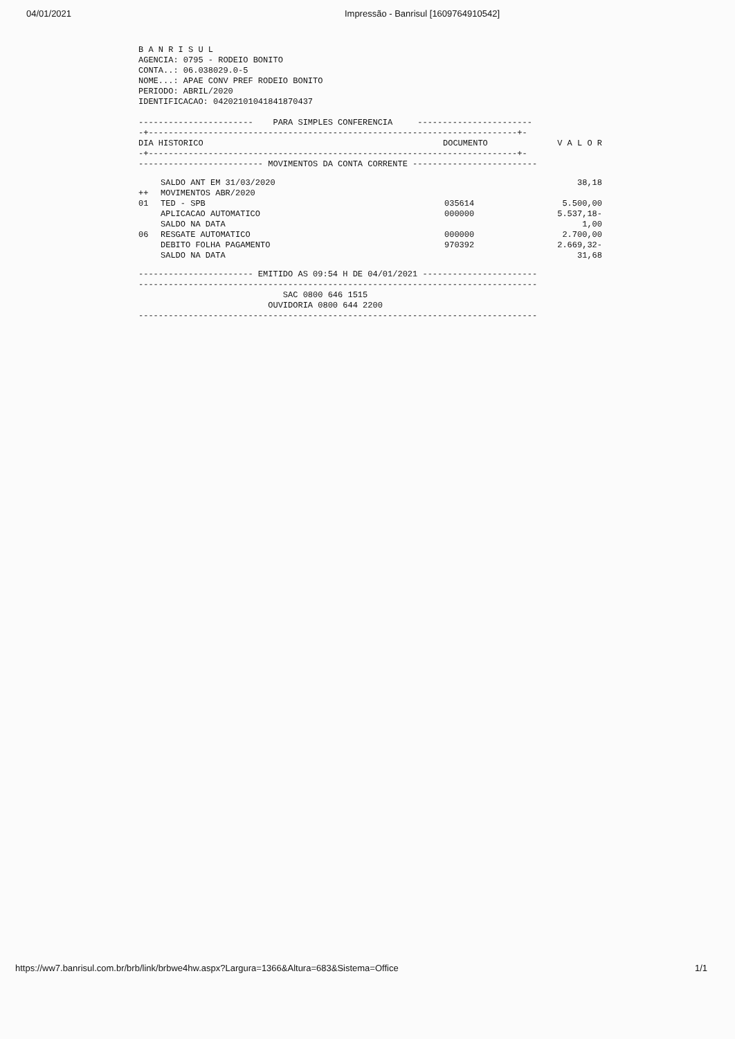04/01/2021 Impressão - Banrisul [1609764910542]
B A N R I S U L AGENCIA: 0795 - RODEIO BONITO CONTA..: 06.038029.0-5 NOME...: APAE CONV PREF RODEIO BONITO PERIODO: ABRIL/2020 IDENTIFICACAO: 04202101041841870437 ----------------------- PARA SIMPLES CONFERENCIA ----------------------- -+--------------------------------------------------------------------------+-
| DIA HISTORICO | DOCUMENTO | V A L O R |
| --- | --- | --- |
-+--------------------------------------------------------------------------+- ------------------------- MOVIMENTOS DA CONTA CORRENTE -------------------------
| | SALDO ANT EM 31/03/2020 | | 38,18 |
| ++ | MOVIMENTOS ABR/2020 | | |
| 01 | TED - SPB | 035614 | 5.500,00 |
| | APLICACAO AUTOMATICO | 000000 | 5.537,18- |
| | SALDO NA DATA | | 1,00 |
| 06 | RESGATE AUTOMATICO | 000000 | 2.700,00 |
| | DEBITO FOLHA PAGAMENTO | 970392 | 2.669,32- |
| | SALDO NA DATA | | 31,68 |
----------------------- EMITIDO AS 09:54 H DE 04/01/2021 ----------------------- -------------------------------------------------------------------------------- SAC 0800 646 1515 OUVIDORIA 0800 644 2200 --------------------------------------------------------------------------------
https://ww7.banrisul.com.br/brb/link/brbwe4hw.aspx?Largura=1366&Altura=683&Sistema=Office 1/1